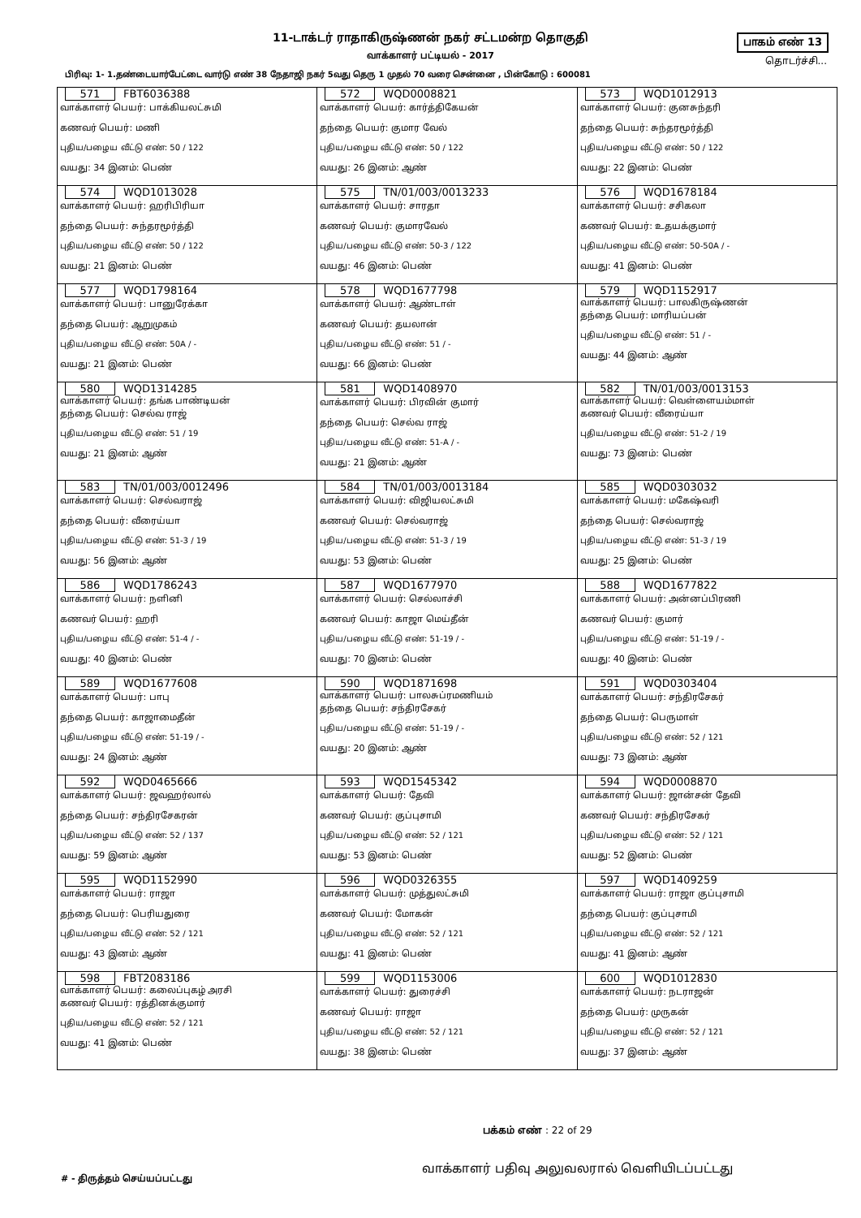11-டாக்டர் ராதாகிருஷ்ணன் நகர் சட்டமன்ற தொகுதி
வாக்காளர் பட்டியல் - 2017
பாகம் எண் 13
தொடர்ச்சி...
பிரிவு: 1- 1.தண்டையார்பேட்டை வார்டு எண் 38 நேதாஜி நகர் 5வது தெரு 1 முதல் 70 வரை சென்னை , பின்கோடு : 600081
| 571 FBT6036388 வாக்காளர் பெயர்: பாக்கியலட்சுமி கணவர் பெயர்: மணி புதிய/பழைய வீட்டு எண்: 50 / 122 வயது: 34 இனம்: பெண் | 572 WQD0008821 வாக்காளர் பெயர்: கார்த்திகேயன் தந்தை பெயர்: குமார வேல் புதிய/பழைய வீட்டு எண்: 50 / 122 வயது: 26 இனம்: ஆண் | 573 WQD1012913 வாக்காளர் பெயர்: குனசுந்தரி தந்தை பெயர்: சுந்தரமூர்த்தி புதிய/பழைய வீட்டு எண்: 50 / 122 வயது: 22 இனம்: பெண் |
| 574 WQD1013028 வாக்காளர் பெயர்: ஹரிபிரியா தந்தை பெயர்: சுந்தரமூர்த்தி புதிய/பழைய வீட்டு எண்: 50 / 122 வயது: 21 இனம்: பெண் | 575 TN/01/003/0013233 வாக்காளர் பெயர்: சாரதா கணவர் பெயர்: குமாரவேல் புதிய/பழைய வீட்டு எண்: 50-3 / 122 வயது: 46 இனம்: பெண் | 576 WQD1678184 வாக்காளர் பெயர்: சசிகலா கணவர் பெயர்: உதயக்குமார் புதிய/பழைய வீட்டு எண்: 50-50A / - வயது: 41 இனம்: பெண் |
| 577 WQD1798164 வாக்காளர் பெயர்: பானுரேக்கா தந்தை பெயர்: ஆறுமுகம் புதிய/பழைய வீட்டு எண்: 50A / - வயது: 21 இனம்: பெண் | 578 WQD1677798 வாக்காளர் பெயர்: ஆண்டாள் கணவர் பெயர்: தயலான் புதிய/பழைய வீட்டு எண்: 51 / - வயது: 66 இனம்: பெண் | 579 WQD1152917 வாக்காளர் பெயர்: பாலகிருஷ்ணன் தந்தை பெயர்: மாரியப்பன் புதிய/பழைய வீட்டு எண்: 51 / - வயது: 44 இனம்: ஆண் |
| 580 WQD1314285 வாக்காளர் பெயர்: தங்க பாண்டியன் தந்தை பெயர்: செல்வ ராஜ் புதிய/பழைய வீட்டு எண்: 51 / 19 வயது: 21 இனம்: ஆண் | 581 WQD1408970 வாக்காளர் பெயர்: பிரவின் குமார் தந்தை பெயர்: செல்வ ராஜ் புதிய/பழைய வீட்டு எண்: 51-A / - வயது: 21 இனம்: ஆண் | 582 TN/01/003/0013153 வாக்காளர் பெயர்: வெள்ளையம்மாள் கணவர் பெயர்: வீரைய்யா புதிய/பழைய வீட்டு எண்: 51-2 / 19 வயது: 73 இனம்: பெண் |
| 583 TN/01/003/0012496 வாக்காளர் பெயர்: செல்வராஜ் தந்தை பெயர்: வீரைய்யா புதிய/பழைய வீட்டு எண்: 51-3 / 19 வயது: 56 இனம்: ஆண் | 584 TN/01/003/0013184 வாக்காளர் பெயர்: விஜியலட்சுமி கணவர் பெயர்: செல்வராஜ் புதிய/பழைய வீட்டு எண்: 51-3 / 19 வயது: 53 இனம்: பெண் | 585 WQD0303032 வாக்காளர் பெயர்: மகேஷ்வரி தந்தை பெயர்: செல்வராஜ் புதிய/பழைய வீட்டு எண்: 51-3 / 19 வயது: 25 இனம்: பெண் |
| 586 WQD1786243 வாக்காளர் பெயர்: நளினி கணவர் பெயர்: ஹரி புதிய/பழைய வீட்டு எண்: 51-4 / - வயது: 40 இனம்: பெண் | 587 WQD1677970 வாக்காளர் பெயர்: செல்லாச்சி கணவர் பெயர்: காஜா மெய்தீன் புதிய/பழைய வீட்டு எண்: 51-19 / - வயது: 70 இனம்: பெண் | 588 WQD1677822 வாக்காளர் பெயர்: அன்னப்பிரணி கணவர் பெயர்: குமார் புதிய/பழைய வீட்டு எண்: 51-19 / - வயது: 40 இனம்: பெண் |
| 589 WQD1677608 வாக்காளர் பெயர்: பாபு தந்தை பெயர்: காஜாமைதீன் புதிய/பழைய வீட்டு எண்: 51-19 / - வயது: 24 இனம்: ஆண் | 590 WQD1871698 வாக்காளர் பெயர்: பாலசுப்ரமணியம் தந்தை பெயர்: சந்திரசேகர் புதிய/பழைய வீட்டு எண்: 51-19 / - வயது: 20 இனம்: ஆண் | 591 WQD0303404 வாக்காளர் பெயர்: சந்திரசேகர் தந்தை பெயர்: பெருமாள் புதிய/பழைய வீட்டு எண்: 52 / 121 வயது: 73 இனம்: ஆண் |
| 592 WQD0465666 வாக்காளர் பெயர்: ஜவஹர்லால் தந்தை பெயர்: சந்திரசேகரன் புதிய/பழைய வீட்டு எண்: 52 / 137 வயது: 59 இனம்: ஆண் | 593 WQD1545342 வாக்காளர் பெயர்: தேவி கணவர் பெயர்: குப்புசாமி புதிய/பழைய வீட்டு எண்: 52 / 121 வயது: 53 இனம்: பெண் | 594 WQD0008870 வாக்காளர் பெயர்: ஜான்சன் தேவி கணவர் பெயர்: சந்திரசேகர் புதிய/பழைய வீட்டு எண்: 52 / 121 வயது: 52 இனம்: பெண் |
| 595 WQD1152990 வாக்காளர் பெயர்: ராஜா தந்தை பெயர்: பெரியதுரை புதிய/பழைய வீட்டு எண்: 52 / 121 வயது: 43 இனம்: ஆண் | 596 WQD0326355 வாக்காளர் பெயர்: முத்துலட்சுமி கணவர் பெயர்: மோகன் புதிய/பழைய வீட்டு எண்: 52 / 121 வயது: 41 இனம்: பெண் | 597 WQD1409259 வாக்காளர் பெயர்: ராஜா குப்புசாமி தந்தை பெயர்: குப்புசாமி புதிய/பழைய வீட்டு எண்: 52 / 121 வயது: 41 இனம்: ஆண் |
| 598 FBT2083186 வாக்காளர் பெயர்: கலைப்புகழ் அரசி கணவர் பெயர்: ரத்தினக்குமார் புதிய/பழைய வீட்டு எண்: 52 / 121 வயது: 41 இனம்: பெண் | 599 WQD1153006 வாக்காளர் பெயர்: துரைச்சி கணவர் பெயர்: ராஜா புதிய/பழைய வீட்டு எண்: 52 / 121 வயது: 38 இனம்: பெண் | 600 WQD1012830 வாக்காளர் பெயர்: நடராஜன் தந்தை பெயர்: முருகன் புதிய/பழைய வீட்டு எண்: 52 / 121 வயது: 37 இனம்: ஆண் |
பக்கம் எண் : 22 of 29
வாக்காளர் பதிவு அலுவலரால் வெளியிடப்பட்டது
# - திருத்தம் செய்யப்பட்டது